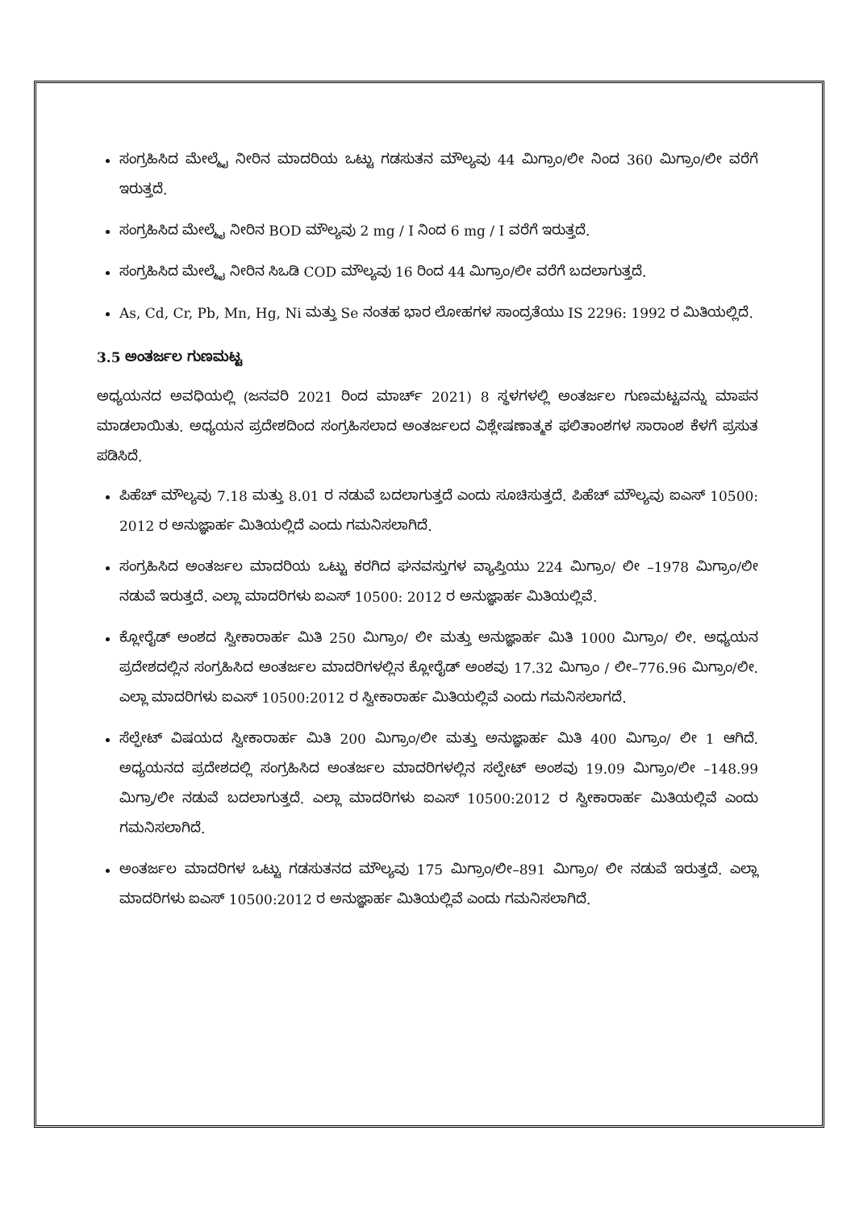ಸಂಗ್ರಹಿಸಿದ ಮೇಲ್ಮೈ ನೀರಿನ ಮಾದರಿಯ ಒಟ್ಟು ಗಡಸುತನ ಮೌಲ್ಯವು 44 ಮಿಗ್ರಾಂ/ಲೀ ನಿಂದ 360 ಮಿಗ್ರಾಂ/ಲೀ ವರೆಗೆ ಇರುತ್ತದೆ.
ಸಂಗ್ರಹಿಸಿದ ಮೇಲ್ಮೈ ನೀರಿನ BOD ಮೌಲ್ಯವು 2 mg / I ನಿಂದ 6 mg / I ವರೆಗೆ ಇರುತ್ತದೆ.
ಸಂಗ್ರಹಿಸಿದ ಮೇಲ್ಮೈ ನೀರಿನ ಸಿಒಡಿ COD ಮೌಲ್ಯವು 16 ರಿಂದ 44 ಮಿಗ್ರಾಂ/ಲೀ ವರೆಗೆ ಬದಲಾಗುತ್ತದೆ.
As, Cd, Cr, Pb, Mn, Hg, Ni ಮತ್ತು Se ನಂತಹ ಭಾರ ಲೋಹಗಳ ಸಾಂದ್ರತೆಯು IS 2296: 1992 ರ ಮಿತಿಯಲ್ಲಿದೆ.
3.5 ಅಂತರ್ಜಲ ಗುಣಮಟ್ಟ
ಅಧ್ಯಯನದ ಅವಧಿಯಲ್ಲಿ (ಜನವರಿ 2021 ರಿಂದ ಮಾರ್ಚ್ 2021) 8 ಸ್ಥಳಗಳಲ್ಲಿ ಅಂತರ್ಜಲ ಗುಣಮಟ್ಟವನ್ನು ಮಾಪನ ಮಾಡಲಾಯಿತು. ಅಧ್ಯಯನ ಪ್ರದೇಶದಿಂದ ಸಂಗ್ರಹಿಸಲಾದ ಅಂತರ್ಜಲದ ವಿಶ್ಲೇಷಣಾತ್ಮಕ ಫಲಿತಾಂಶಗಳ ಸಾರಾಂಶ ಕೆಳಗೆ ಪ್ರಸುತ ಪಡಿಸಿದೆ.
ಪಿಹೆಚ್ ಮೌಲ್ಯವು 7.18 ಮತ್ತು 8.01 ರ ನಡುವೆ ಬದಲಾಗುತ್ತದೆ ಎಂದು ಸೂಚಿಸುತ್ತದೆ. ಪಿಹೆಚ್ ಮೌಲ್ಯವು ಐಎಸ್ 10500: 2012 ರ ಅನುಜ್ಞಾರ್ಹ ಮಿತಿಯಲ್ಲಿದೆ ಎಂದು ಗಮನಿಸಲಾಗಿದೆ.
ಸಂಗ್ರಹಿಸಿದ ಅಂತರ್ಜಲ ಮಾದರಿಯ ಒಟ್ಟು ಕರಗಿದ ಘನವಸ್ತುಗಳ ವ್ಯಾಪ್ತಿಯು 224 ಮಿಗ್ರಾಂ/ ಲೀ –1978 ಮಿಗ್ರಾಂ/ಲೀ ನಡುವೆ ಇರುತ್ತದೆ. ಎಲ್ಲಾ ಮಾದರಿಗಳು ಐಎಸ್ 10500: 2012 ರ ಅನುಜ್ಞಾರ್ಹ ಮಿತಿಯಲ್ಲಿವೆ.
ಕ್ಲೋರೈಡ್ ಅಂಶದ ಸ್ವೀಕಾರಾರ್ಹ ಮಿತಿ 250 ಮಿಗ್ರಾಂ/ ಲೀ ಮತ್ತು ಅನುಜ್ಞಾರ್ಹ ಮಿತಿ 1000 ಮಿಗ್ರಾಂ/ ಲೀ. ಅಧ್ಯಯನ ಪ್ರದೇಶದಲ್ಲಿನ ಸಂಗ್ರಹಿಸಿದ ಅಂತರ್ಜಲ ಮಾದರಿಗಳಲ್ಲಿನ ಕ್ಲೋರೈಡ್ ಅಂಶವು 17.32 ಮಿಗ್ರಾಂ / ಲೀ–776.96 ಮಿಗ್ರಾಂ/ಲೀ. ಎಲ್ಲಾ ಮಾದರಿಗಳು ಐಎಸ್ 10500:2012 ರ ಸ್ವೀಕಾರಾರ್ಹ ಮಿತಿಯಲ್ಲಿವೆ ಎಂದು ಗಮನಿಸಲಾಗದೆ.
ಸೆಲ್ಫೇಟ್ ವಿಷಯದ ಸ್ವೀಕಾರಾರ್ಹ ಮಿತಿ 200 ಮಿಗ್ರಾಂ/ಲೀ ಮತ್ತು ಅನುಜ್ಞಾರ್ಹ ಮಿತಿ 400 ಮಿಗ್ರಾಂ/ ಲೀ 1 ಆಗಿದೆ. ಅಧ್ಯಯನದ ಪ್ರದೇಶದಲ್ಲಿ ಸಂಗ್ರಹಿಸಿದ ಅಂತರ್ಜಲ ಮಾದರಿಗಳಲ್ಲಿನ ಸಲ್ಫೇಟ್ ಅಂಶವು 19.09 ಮಿಗ್ರಾಂ/ಲೀ –148.99 ಮಿಗ್ರಾ/ಲೀ ನಡುವೆ ಬದಲಾಗುತ್ತದೆ. ಎಲ್ಲಾ ಮಾದರಿಗಳು ಐಎಸ್ 10500:2012 ರ ಸ್ವೀಕಾರಾರ್ಹ ಮಿತಿಯಲ್ಲಿವೆ ಎಂದು ಗಮನಿಸಲಾಗಿದೆ.
ಅಂತರ್ಜಲ ಮಾದರಿಗಳ ಒಟ್ಟು ಗಡಸುತನದ ಮೌಲ್ಯವು 175 ಮಿಗ್ರಾಂ/ಲೀ–891 ಮಿಗ್ರಾಂ/ ಲೀ ನಡುವೆ ಇರುತ್ತದೆ. ಎಲ್ಲಾ ಮಾದರಿಗಳು ಐಎಸ್ 10500:2012 ರ ಅನುಜ್ಞಾರ್ಹ ಮಿತಿಯಲ್ಲಿವೆ ಎಂದು ಗಮನಿಸಲಾಗಿದೆ.